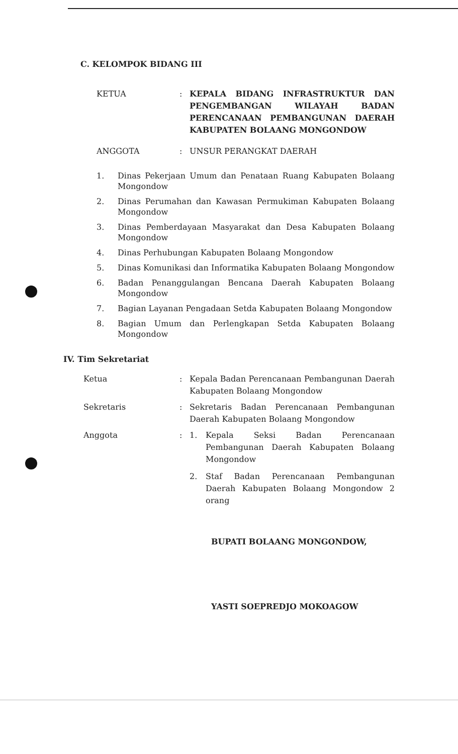C. KELOMPOK BIDANG III
KETUA : KEPALA BIDANG INFRASTRUKTUR DAN PENGEMBANGAN WILAYAH BADAN PERENCANAAN PEMBANGUNAN DAERAH KABUPATEN BOLAANG MONGONDOW
ANGGOTA : UNSUR PERANGKAT DAERAH
1. Dinas Pekerjaan Umum dan Penataan Ruang Kabupaten Bolaang Mongondow
2. Dinas Perumahan dan Kawasan Permukiman Kabupaten Bolaang Mongondow
3. Dinas Pemberdayaan Masyarakat dan Desa Kabupaten Bolaang Mongondow
4. Dinas Perhubungan Kabupaten Bolaang Mongondow
5. Dinas Komunikasi dan Informatika Kabupaten Bolaang Mongondow
6. Badan Penanggulangan Bencana Daerah Kabupaten Bolaang Mongondow
7. Bagian Layanan Pengadaan Setda Kabupaten Bolaang Mongondow
8. Bagian Umum dan Perlengkapan Setda Kabupaten Bolaang Mongondow
IV. Tim Sekretariat
Ketua : Kepala Badan Perencanaan Pembangunan Daerah Kabupaten Bolaang Mongondow
Sekretaris : Sekretaris Badan Perencanaan Pembangunan Daerah Kabupaten Bolaang Mongondow
Anggota : 1. Kepala Seksi Badan Perencanaan Pembangunan Daerah Kabupaten Bolaang Mongondow
2. Staf Badan Perencanaan Pembangunan Daerah Kabupaten Bolaang Mongondow 2 orang
BUPATI BOLAANG MONGONDOW,
YASTI SOEPREDJO MOKOAGOW